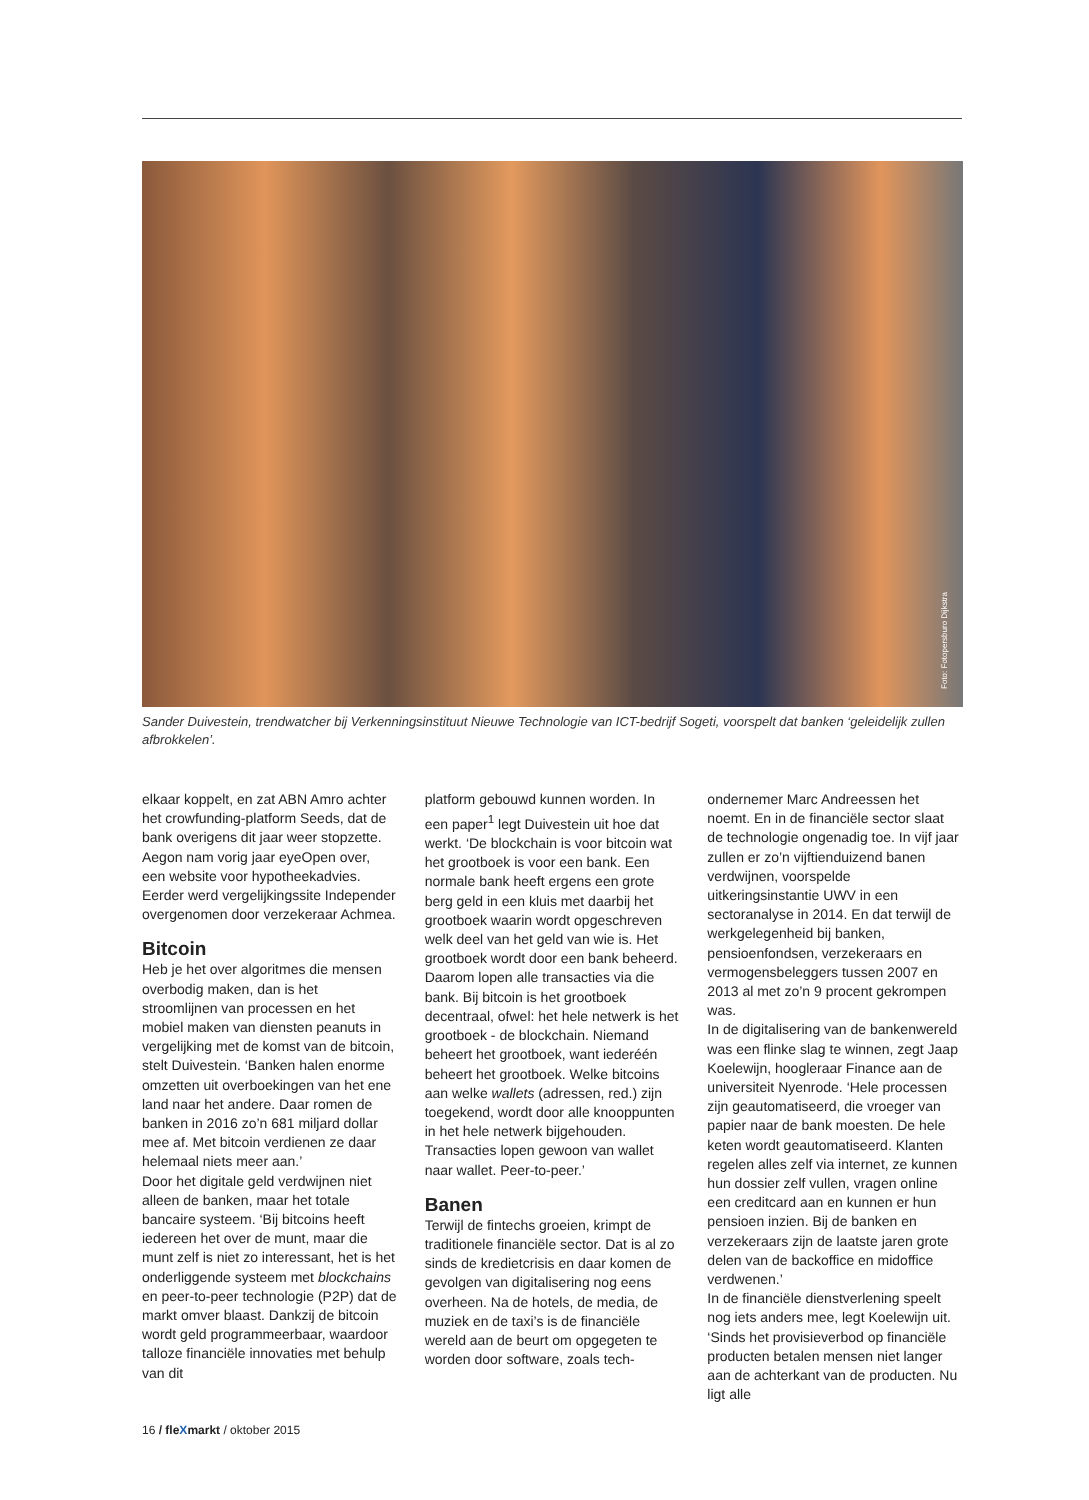Foto: Fotopersburo Dijkstra
Sander Duivestein, trendwatcher bij Verkenningsinstituut Nieuwe Technologie van ICT-bedrijf Sogeti, voorspelt dat banken ‘geleidelijk zullen afbrokkelen’.
elkaar koppelt, en zat ABN Amro achter het crowfunding-platform Seeds, dat de bank overigens dit jaar weer stopzette. Aegon nam vorig jaar eyeOpen over, een website voor hypotheekadvies. Eerder werd vergelijkingssite Independer overgenomen door verzekeraar Achmea.
Bitcoin
Heb je het over algoritmes die mensen overbodig maken, dan is het stroomlijnen van processen en het mobiel maken van diensten peanuts in vergelijking met de komst van de bitcoin, stelt Duivestein. ‘Banken halen enorme omzetten uit overboekingen van het ene land naar het andere. Daar romen de banken in 2016 zo’n 681 miljard dollar mee af. Met bitcoin verdienen ze daar helemaal niets meer aan.’
Door het digitale geld verdwijnen niet alleen de banken, maar het totale bancaire systeem. ‘Bij bitcoins heeft iedereen het over de munt, maar die munt zelf is niet zo interessant, het is het onderliggende systeem met blockchains en peer-to-peer technologie (P2P) dat de markt omver blaast. Dankzij de bitcoin wordt geld programmeerbaar, waardoor talloze financiële innovaties met behulp van dit
platform gebouwd kunnen worden. In een paper<sup>1</sup> legt Duivestein uit hoe dat werkt. ‘De blockchain is voor bitcoin wat het grootboek is voor een bank. Een normale bank heeft ergens een grote berg geld in een kluis met daarbij het grootboek waarin wordt opgeschreven welk deel van het geld van wie is. Het grootboek wordt door een bank beheerd. Daarom lopen alle transacties via die bank. Bij bitcoin is het grootboek decentraal, ofwel: het hele netwerk is het grootboek - de blockchain. Niemand beheert het grootboek, want iederéén beheert het grootboek. Welke bitcoins aan welke wallets (adressen, red.) zijn toegekend, wordt door alle knooppunten in het hele netwerk bijgehouden. Transacties lopen gewoon van wallet naar wallet. Peer-to-peer.’
Banen
Terwijl de fintechs groeien, krimpt de traditionele financiële sector. Dat is al zo sinds de kredietcrisis en daar komen de gevolgen van digitalisering nog eens overheen. Na de hotels, de media, de muziek en de taxi’s is de financiële wereld aan de beurt om opgegeten te worden door software, zoals tech-
ondernemer Marc Andreessen het noemt. En in de financiële sector slaat de technologie ongenadig toe. In vijf jaar zullen er zo’n vijftienduizend banen verdwijnen, voorspelde uitkeringsinstantie UWV in een sectoranalyse in 2014. En dat terwijl de werkgelegenheid bij banken, pensioenfondsen, verzekeraars en vermogensbeleggers tussen 2007 en 2013 al met zo’n 9 procent gekrompen was.
In de digitalisering van de bankenwereld was een flinke slag te winnen, zegt Jaap Koelewijn, hoogleraar Finance aan de universiteit Nyenrode. ‘Hele processen zijn geautomatiseerd, die vroeger van papier naar de bank moesten. De hele keten wordt geautomatiseerd. Klanten regelen alles zelf via internet, ze kunnen hun dossier zelf vullen, vragen online een creditcard aan en kunnen er hun pensioen inzien. Bij de banken en verzekeraars zijn de laatste jaren grote delen van de backoffice en midoffice verdwenen.’
In de financiële dienstverlening speelt nog iets anders mee, legt Koelewijn uit. ‘Sinds het provisieverbod op financiële producten betalen mensen niet langer aan de achterkant van de producten. Nu ligt alle
16 / fleXmarkt / oktober 2015